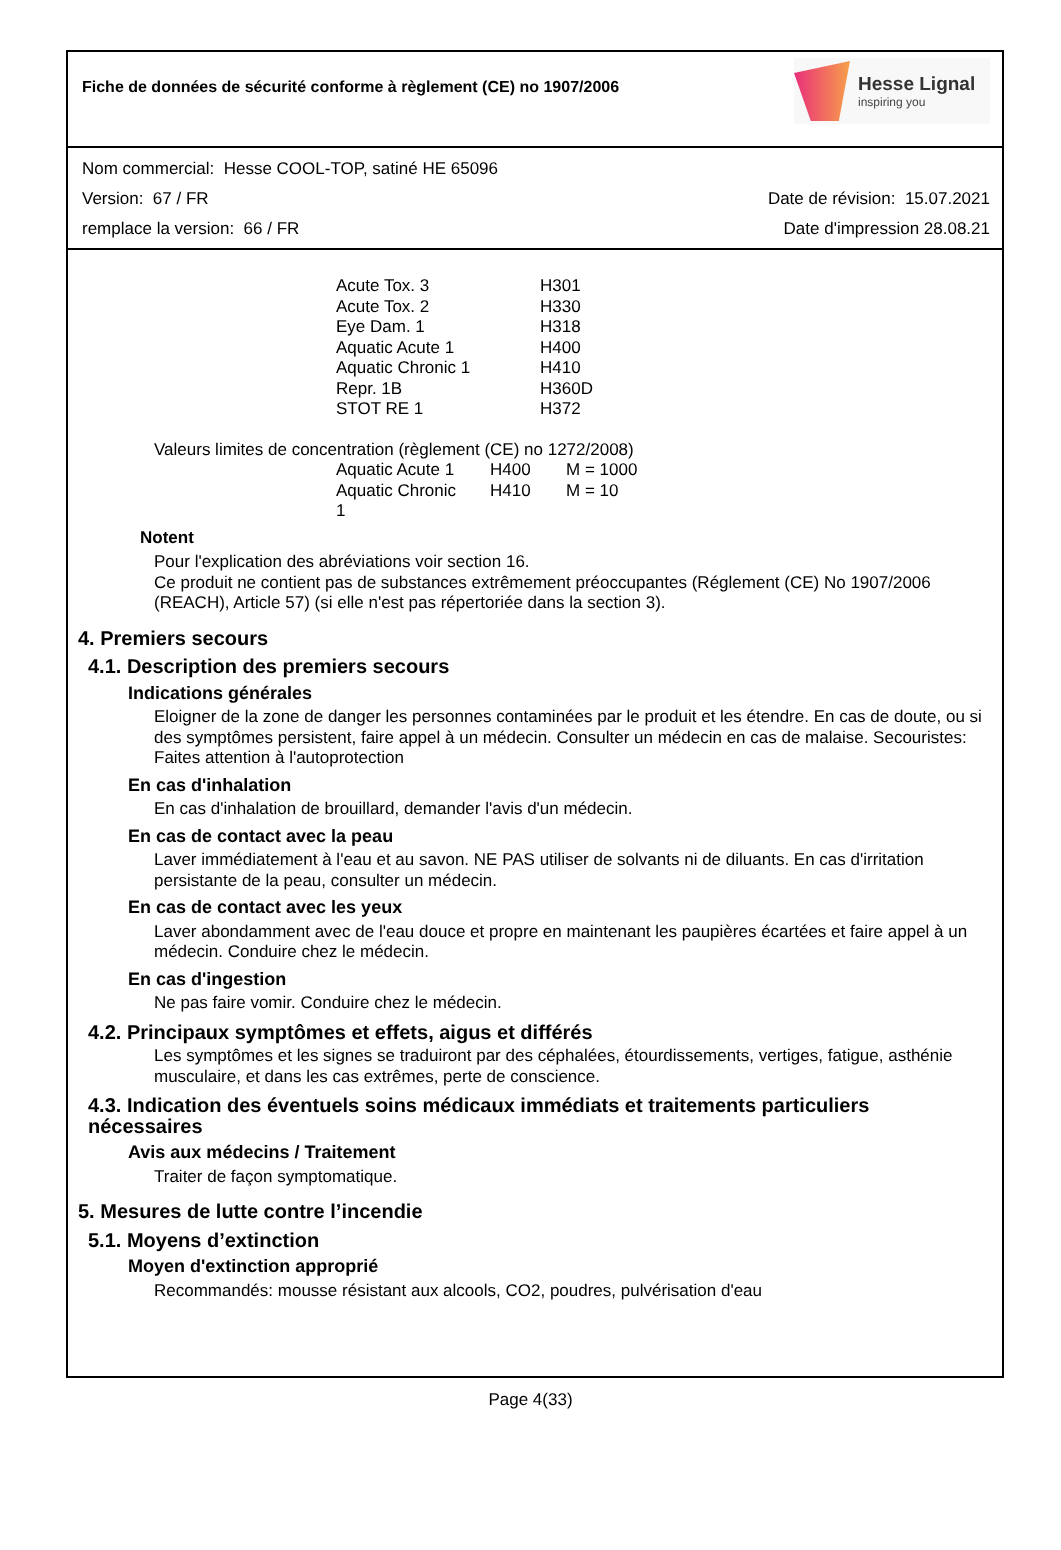Fiche de données de sécurité conforme à règlement (CE) no 1907/2006
Hesse Lignal
inspiring you
Nom commercial: Hesse COOL-TOP, satiné HE 65096
Version: 67 / FR Date de révision: 15.07.2021
remplace la version: 66 / FR Date d'impression 28.08.21
| Acute Tox. 3 | H301 |
| Acute Tox. 2 | H330 |
| Eye Dam. 1 | H318 |
| Aquatic Acute 1 | H400 |
| Aquatic Chronic 1 | H410 |
| Repr. 1B | H360D |
| STOT RE 1 | H372 |
Valeurs limites de concentration (règlement (CE) no 1272/2008)
| Aquatic Acute 1 | H400 | M = 1000 |
| Aquatic Chronic 1 | H410 | M = 10 |
Notent
Pour l'explication des abréviations voir section 16.
Ce produit ne contient pas de substances extrêmement préoccupantes (Réglement (CE) No 1907/2006 (REACH), Article 57) (si elle n'est pas répertoriée dans la section 3).
4. Premiers secours
4.1. Description des premiers secours
Indications générales
Eloigner de la zone de danger les personnes contaminées par le produit et les étendre. En cas de doute, ou si des symptômes persistent, faire appel à un médecin. Consulter un médecin en cas de malaise. Secouristes: Faites attention à l'autoprotection
En cas d'inhalation
En cas d'inhalation de brouillard, demander l'avis d'un médecin.
En cas de contact avec la peau
Laver immédiatement à l'eau et au savon. NE PAS utiliser de solvants ni de diluants. En cas d'irritation persistante de la peau, consulter un médecin.
En cas de contact avec les yeux
Laver abondamment avec de l'eau douce et propre en maintenant les paupières écartées et faire appel à un médecin. Conduire chez le médecin.
En cas d'ingestion
Ne pas faire vomir. Conduire chez le médecin.
4.2. Principaux symptômes et effets, aigus et différés
Les symptômes et les signes se traduiront par des céphalées, étourdissements, vertiges, fatigue, asthénie musculaire, et dans les cas extrêmes, perte de conscience.
4.3. Indication des éventuels soins médicaux immédiats et traitements particuliers nécessaires
Avis aux médecins / Traitement
Traiter de façon symptomatique.
5. Mesures de lutte contre l’incendie
5.1. Moyens d’extinction
Moyen d'extinction approprié
Recommandés: mousse résistant aux alcools, CO2, poudres, pulvérisation d'eau
Page 4(33)